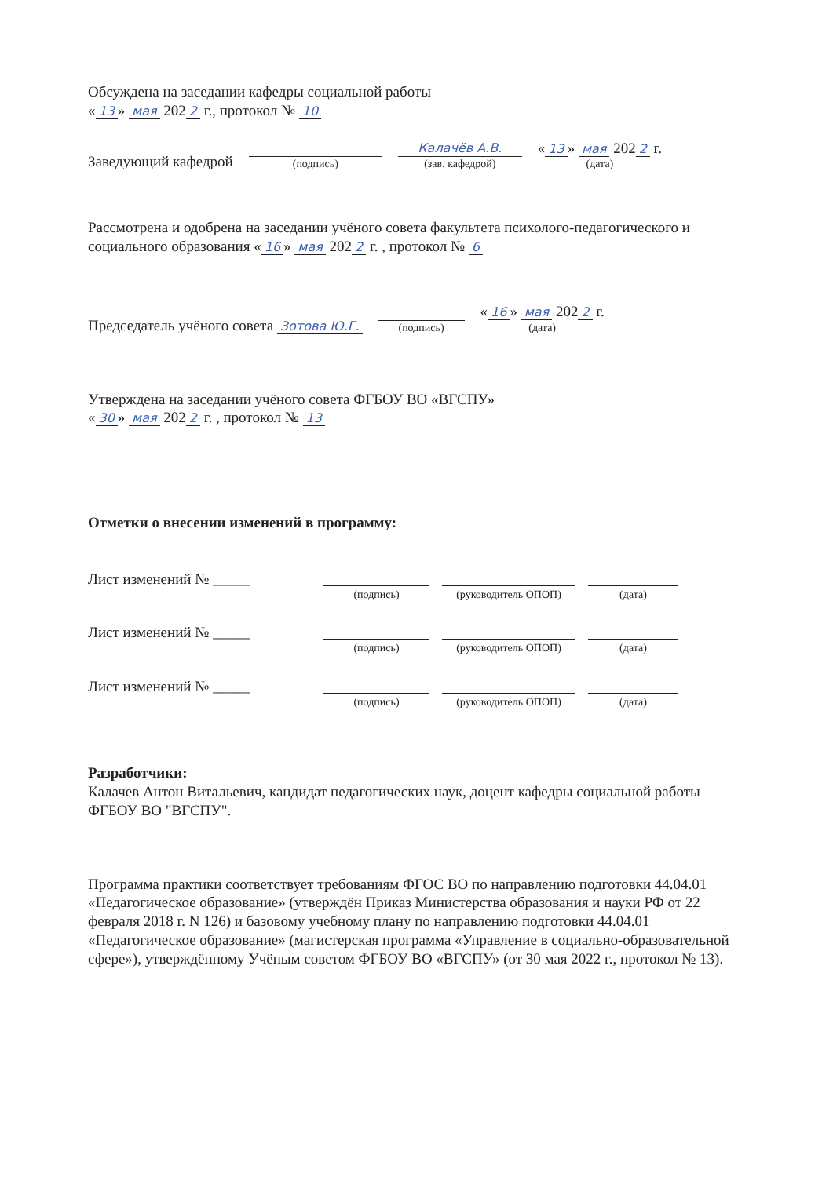Обсуждена на заседании кафедры социальной работы
« 13 » мая 202 2 г., протокол № 10
Заведующий кафедрой
(подпись)
Калачёв А.В.
(зав. кафедрой)
« 13 » мая 202 2 г.
(дата)
Рассмотрена и одобрена на заседании учёного совета факультета психолого-педагогического и социального образования « 16 » мая 202 2 г. , протокол № 6
Председатель учёного совета Зотова Ю.Г.
(подпись)
« 16 » мая 202 2 г.
(дата)
Утверждена на заседании учёного совета ФГБОУ ВО «ВГСПУ»
« 30 » мая 202 2 г. , протокол № 13
Отметки о внесении изменений в программу:
Лист изменений № _____
(подпись) (руководитель ОПОП) (дата)
Лист изменений № _____
(подпись) (руководитель ОПОП) (дата)
Лист изменений № _____
(подпись) (руководитель ОПОП) (дата)
Разработчики:
Калачев Антон Витальевич, кандидат педагогических наук, доцент кафедры социальной работы ФГБОУ ВО "ВГСПУ".
Программа практики соответствует требованиям ФГОС ВО по направлению подготовки 44.04.01 «Педагогическое образование» (утверждён Приказ Министерства образования и науки РФ от 22 февраля 2018 г. N 126) и базовому учебному плану по направлению подготовки 44.04.01 «Педагогическое образование» (магистерская программа «Управление в социально-образовательной сфере»), утверждённому Учёным советом ФГБОУ ВО «ВГСПУ» (от 30 мая 2022 г., протокол № 13).